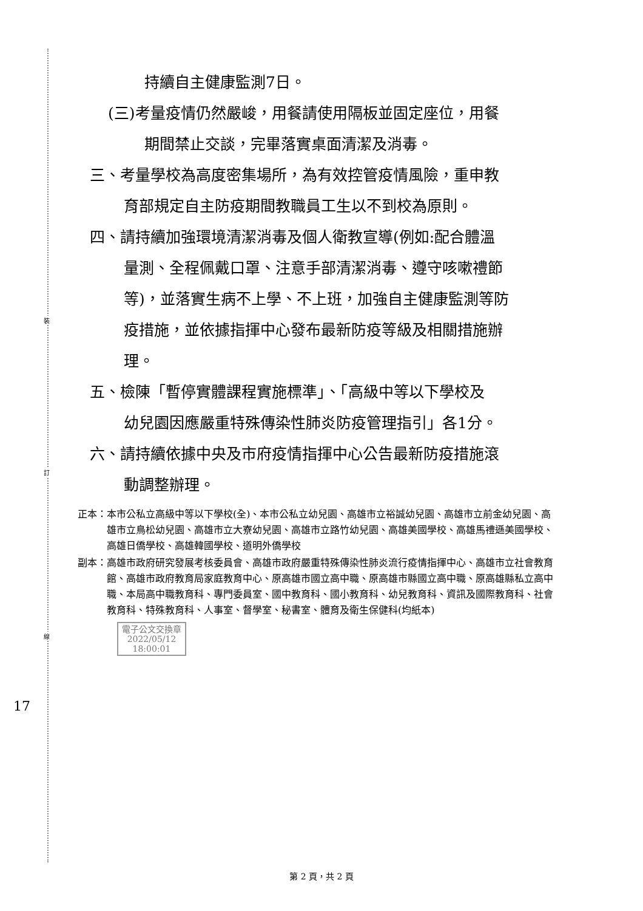裝
訂
線
持續自主健康監測7日。
(三)考量疫情仍然嚴峻，用餐請使用隔板並固定座位，用餐
期間禁止交談，完畢落實桌面清潔及消毒。
三、考量學校為高度密集場所，為有效控管疫情風險，重申教
育部規定自主防疫期間教職員工生以不到校為原則。
四、請持續加強環境清潔消毒及個人衛教宣導(例如:配合體溫
量測、全程佩戴口罩、注意手部清潔消毒、遵守咳嗽禮節
等)，並落實生病不上學、不上班，加強自主健康監測等防
疫措施，並依據指揮中心發布最新防疫等級及相關措施辦
理。
五、檢陳「暫停實體課程實施標準」、「高級中等以下學校及
幼兒園因應嚴重特殊傳染性肺炎防疫管理指引」各1分。
六、請持續依據中央及市府疫情指揮中心公告最新防疫措施滾
動調整辦理。
正本： 本市公私立高級中等以下學校(全)、本市公私立幼兒園、高雄市立裕誠幼兒園、高雄市立前金幼兒園、高雄市立鳥松幼兒園、高雄市立大寮幼兒園、高雄市立路竹幼兒園、高雄美國學校、高雄馬禮遜美國學校、高雄日僑學校、高雄韓國學校、道明外僑學校
副本： 高雄市政府研究發展考核委員會、高雄市政府嚴重特殊傳染性肺炎流行疫情指揮中心、高雄市立社會教育館、高雄市政府教育局家庭教育中心、原高雄市國立高中職、原高雄市縣國立高中職、原高雄縣私立高中職、本局高中職教育科、專門委員室、國中教育科、國小教育科、幼兒教育科、資訊及國際教育科、社會教育科、特殊教育科、人事室、督學室、秘書室、體育及衛生保健科(均紙本)
電子公文交換章
2022/05/12
18:00:01
17
第 2 頁，共 2 頁